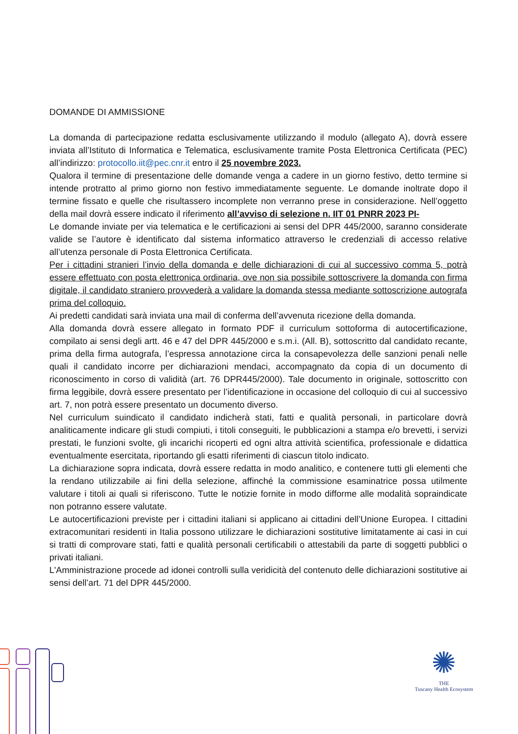DOMANDE DI AMMISSIONE
La domanda di partecipazione redatta esclusivamente utilizzando il modulo (allegato A), dovrà essere inviata all’Istituto di Informatica e Telematica, esclusivamente tramite Posta Elettronica Certificata (PEC) all’indirizzo: protocollo.iit@pec.cnr.it entro il 25 novembre 2023.
Qualora il termine di presentazione delle domande venga a cadere in un giorno festivo, detto termine si intende protratto al primo giorno non festivo immediatamente seguente. Le domande inoltrate dopo il termine fissato e quelle che risultassero incomplete non verranno prese in considerazione. Nell’oggetto della mail dovrà essere indicato il riferimento all’avviso di selezione n. IIT 01 PNRR 2023 PI-
Le domande inviate per via telematica e le certificazioni ai sensi del DPR 445/2000, saranno considerate valide se l’autore è identificato dal sistema informatico attraverso le credenziali di accesso relative all’utenza personale di Posta Elettronica Certificata.
Per i cittadini stranieri l’invio della domanda e delle dichiarazioni di cui al successivo comma 5, potrà essere effettuato con posta elettronica ordinaria, ove non sia possibile sottoscrivere la domanda con firma digitale, il candidato straniero provvederà a validare la domanda stessa mediante sottoscrizione autografa prima del colloquio.
Ai predetti candidati sarà inviata una mail di conferma dell’avvenuta ricezione della domanda.
Alla domanda dovrà essere allegato in formato PDF il curriculum sottoforma di autocertificazione, compilato ai sensi degli artt. 46 e 47 del DPR 445/2000 e s.m.i. (All. B), sottoscritto dal candidato recante, prima della firma autografa, l’espressa annotazione circa la consapevolezza delle sanzioni penali nelle quali il candidato incorre per dichiarazioni mendaci, accompagnato da copia di un documento di riconoscimento in corso di validità (art. 76 DPR445/2000). Tale documento in originale, sottoscritto con firma leggibile, dovrà essere presentato per l’identificazione in occasione del colloquio di cui al successivo art. 7, non potrà essere presentato un documento diverso.
Nel curriculum suindicato il candidato indicherà stati, fatti e qualità personali, in particolare dovrà analiticamente indicare gli studi compiuti, i titoli conseguiti, le pubblicazioni a stampa e/o brevetti, i servizi prestati, le funzioni svolte, gli incarichi ricoperti ed ogni altra attività scientifica, professionale e didattica eventualmente esercitata, riportando gli esatti riferimenti di ciascun titolo indicato.
La dichiarazione sopra indicata, dovrà essere redatta in modo analitico, e contenere tutti gli elementi che la rendano utilizzabile ai fini della selezione, affinché la commissione esaminatrice possa utilmente valutare i titoli ai quali si riferiscono. Tutte le notizie fornite in modo difforme alle modalità sopraindicate non potranno essere valutate.
Le autocertificazioni previste per i cittadini italiani si applicano ai cittadini dell’Unione Europea. I cittadini extracomunitari residenti in Italia possono utilizzare le dichiarazioni sostitutive limitatamente ai casi in cui si tratti di comprovare stati, fatti e qualità personali certificabili o attestabili da parte di soggetti pubblici o privati italiani.
L'Amministrazione procede ad idonei controlli sulla veridicità del contenuto delle dichiarazioni sostitutive ai sensi dell’art. 71 del DPR 445/2000.
✺
THE
Tuscany Health Ecosystem